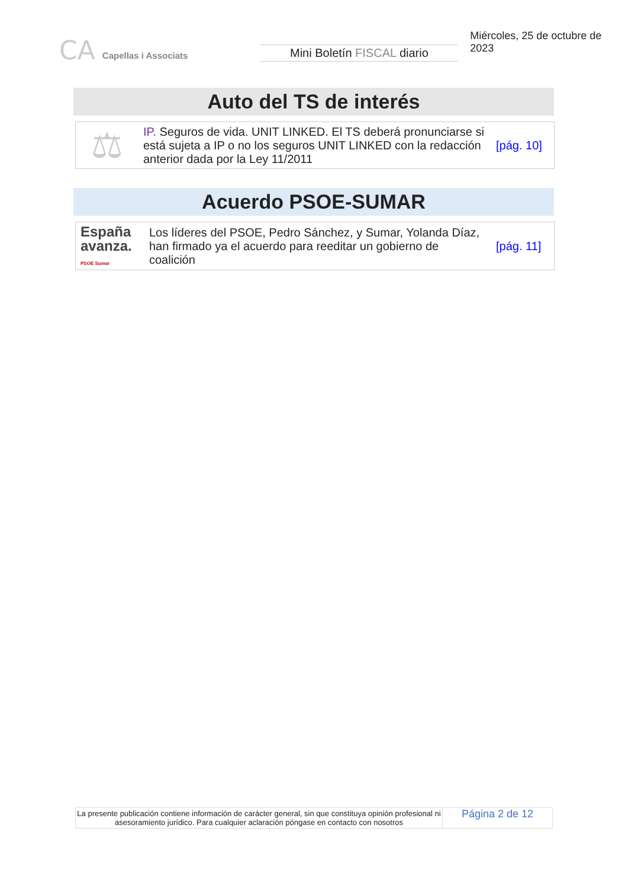CA Capellas i Associats
Mini Boletín FISCAL diario
Miércoles, 25 de octubre de 2023
Auto del TS de interés
| ⚖ | IP. Seguros de vida. UNIT LINKED. El TS deberá pronunciarse si está sujeta a IP o no los seguros UNIT LINKED con la redacción anterior dada por la Ley 11/2011 | [pág. 10] |
Acuerdo PSOE-SUMAR
| España avanza. PSOE Sumar | Los líderes del PSOE, Pedro Sánchez, y Sumar, Yolanda Díaz, han firmado ya el acuerdo para reeditar un gobierno de coalición | [pág. 11] |
La presente publicación contiene información de carácter general, sin que constituya opinión profesional ni asesoramiento jurídico. Para cualquier aclaración póngase en contacto con nosotros
Página 2 de 12